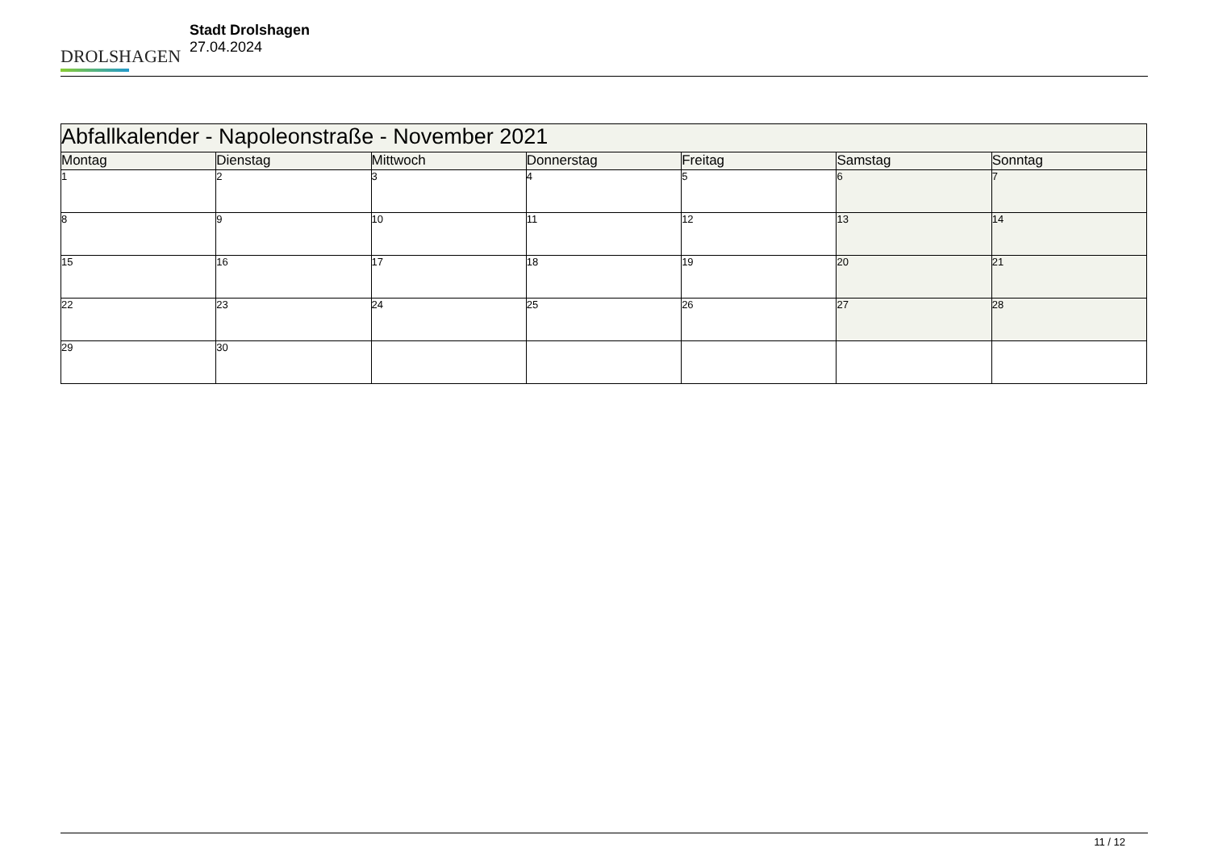DROLSHAGEN
Stadt Drolshagen
27.04.2024
| Abfallkalender - Napoleonstraße - November 2021 | | | | | | |
| --- | --- | --- | --- | --- | --- | --- |
| Montag | Dienstag | Mittwoch | Donnerstag | Freitag | Samstag | Sonntag |
| 1 | 2 | 3 | 4 | 5 | 6 | 7 |
| 8 | 9 | 10 | 11 | 12 | 13 | 14 |
| 15 | 16 | 17 | 18 | 19 | 20 | 21 |
| 22 | 23 | 24 | 25 | 26 | 27 | 28 |
| 29 | 30 | | | | | |
11 / 12